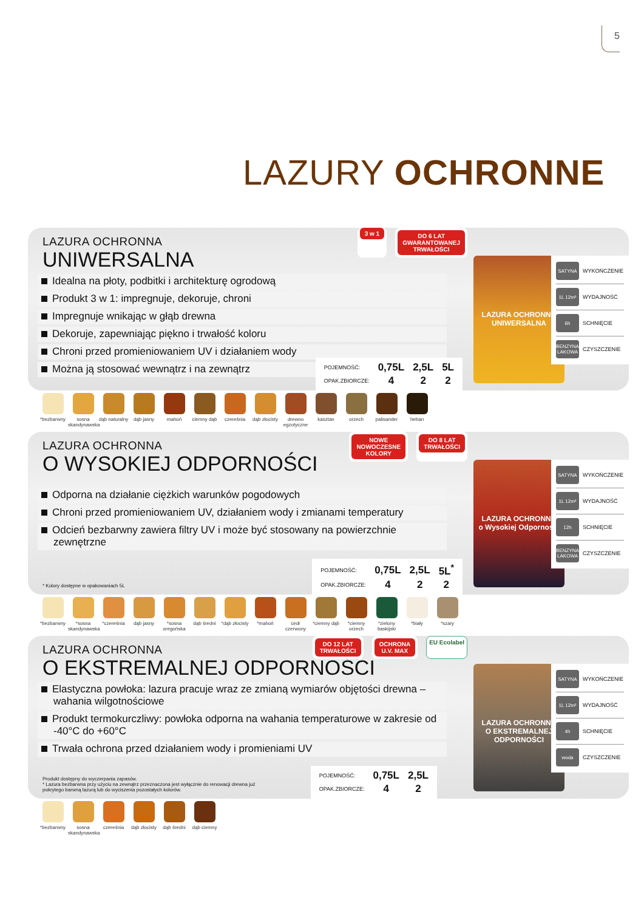5
LAZURY OCHRONNE
LAZURA OCHRONNA
UNIWERSALNA
Idealna na płoty, podbitki i architekturę ogrodową
Produkt 3 w 1: impregnuje, dekoruje, chroni
Impregnuje wnikając w głąb drewna
Dekoruje, zapewniając piękno i trwałość koloru
Chroni przed promieniowaniem UV i działaniem wody
Można ją stosować wewnątrz i na zewnątrz
3 w 1 DO 6 LAT
GWARANTOWANEJ
TRWAŁOŚCI
| POJEMNOŚĆ: | 0,75L | 2,5L | 5L |
| OPAK.ZBIORCZE: | 4 | 2 | 2 |
LAZURA OCHRONNA
UNIWERSALNA
SATYNA WYKOŃCZENIE
1L 12m² WYDAJNOŚĆ
6h SCHNIĘCIE
BENZYNA LAKOWA CZYSZCZENIE
*bezbarwny sosna skandynawska
dąb naturalny
dąb jasny mahoń ciemny dąb czereśnia dąb złocisty
drewno egzotyczne
kasztan orzech palisander heban
LAZURA OCHRONNA
O WYSOKIEJ ODPORNOŚCI
Odporna na działanie ciężkich warunków pogodowych
Chroni przed promieniowaniem UV, działaniem wody i zmianami temperatury
Odcień bezbarwny zawiera filtry UV i może być stosowany na powierzchnie zewnętrzne
NOWE
NOWOCZESNE
KOLORY
DO 8 LAT
TRWAŁOŚCI
* Kolory dostępne w opakowaniach 5L
| POJEMNOŚĆ: | 0,75L | 2,5L | 5L<sup>*</sup> |
| OPAK.ZBIORCZE: | 4 | 2 | 2 |
LAZURA OCHRONNA
o Wysokiej Odporności
SATYNA WYKOŃCZENIE
1L 12m² WYDAJNOŚĆ
12h SCHNIĘCIE
BENZYNA LAKOWA CZYSZCZENIE
*bezbarwny *sosna skandynawska
*czereśnia dąb jasny *sosna oregońska
dąb średni *dąb złocisty
*mahoń cedr czerwony
*ciemny dąb
*ciemny orzech
*zielony baskijski
*biały *szary
LAZURA OCHRONNA
O EKSTREMALNEJ ODPORNOŚCI
Elastyczna powłoka: lazura pracuje wraz ze zmianą wymiarów objętości drewna – wahania wilgotnościowe
Produkt termokurczliwy: powłoka odporna na wahania temperaturowe w zakresie od -40°C do +60°C
Trwała ochrona przed działaniem wody i promieniami UV
DO 12 LAT
TRWAŁOŚCI
OCHRONA
U.V. MAX
EU Ecolabel
Produkt dostępny do wyczerpania zapasów.
* Lazura bezbarwna przy użyciu na zewnątrz przeznaczona jest wyłącznie do renowacji drewna już
pokrytego barwną lazurą lub do wyciszenia pozostałych kolorów.
| POJEMNOŚĆ: | 0,75L | 2,5L |
| OPAK.ZBIORCZE: | 4 | 2 |
LAZURA OCHRONNA
O EKSTREMALNEJ ODPORNOŚCI
SATYNA WYKOŃCZENIE
1L 12m² WYDAJNOŚĆ
4h SCHNIĘCIE
woda CZYSZCZENIE
*bezbarwny sosna skandynawska
czereśnia dąb złocisty
dąb średni dąb ciemny